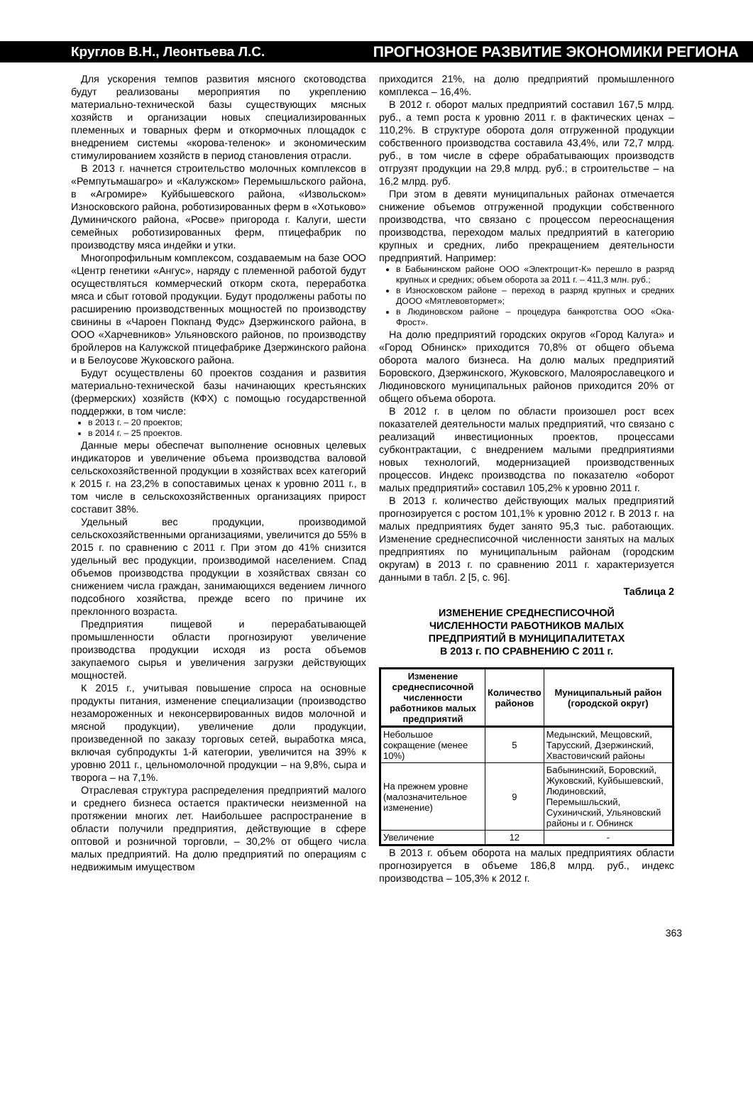Круглов В.Н., Леонтьева Л.С. ПРОГНОЗНОЕ РАЗВИТИЕ ЭКОНОМИКИ РЕГИОНА
Для ускорения темпов развития мясного скотоводства будут реализованы мероприятия по укреплению материально-технической базы существующих мясных хозяйств и организации новых специализированных племенных и товарных ферм и откормочных площадок с внедрением системы «корова-теленок» и экономическим стимулированием хозяйств в период становления отрасли.
В 2013 г. начнется строительство молочных комплексов в «Ремпутьмашагро» и «Калужском» Перемышльского района, в «Агромире» Куйбышевского района, «Извольском» Износковского района, роботизированных ферм в «Хотьково» Думиничского района, «Росве» пригорода г. Калуги, шести семейных роботизированных ферм, птицефабрик по производству мяса индейки и утки.
Многопрофильным комплексом, создаваемым на базе ООО «Центр генетики «Ангус», наряду с племенной работой будут осуществляться коммерческий откорм скота, переработка мяса и сбыт готовой продукции. Будут продолжены работы по расширению производственных мощностей по производству свинины в «Чароен Покпанд Фудс» Дзержинского района, в ООО «Харчевников» Ульяновского районов, по производству бройлеров на Калужской птицефабрике Дзержинского района и в Белоусове Жуковского района.
Будут осуществлены 60 проектов создания и развития материально-технической базы начинающих крестьянских (фермерских) хозяйств (КФХ) с помощью государственной поддержки, в том числе:
в 2013 г. – 20 проектов;
в 2014 г. – 25 проектов.
Данные меры обеспечат выполнение основных целевых индикаторов и увеличение объема производства валовой сельскохозяйственной продукции в хозяйствах всех категорий к 2015 г. на 23,2% в сопоставимых ценах к уровню 2011 г., в том числе в сельскохозяйственных организациях прирост составит 38%.
Удельный вес продукции, производимой сельскохозяйственными организациями, увеличится до 55% в 2015 г. по сравнению с 2011 г. При этом до 41% снизится удельный вес продукции, производимой населением. Спад объемов производства продукции в хозяйствах связан со снижением числа граждан, занимающихся ведением личного подсобного хозяйства, прежде всего по причине их преклонного возраста.
Предприятия пищевой и перерабатывающей промышленности области прогнозируют увеличение производства продукции исходя из роста объемов закупаемого сырья и увеличения загрузки действующих мощностей.
К 2015 г., учитывая повышение спроса на основные продукты питания, изменение специализации (производство незамороженных и неконсервированных видов молочной и мясной продукции), увеличение доли продукции, произведенной по заказу торговых сетей, выработка мяса, включая субпродукты 1-й категории, увеличится на 39% к уровню 2011 г., цельномолочной продукции – на 9,8%, сыра и творога – на 7,1%.
Отраслевая структура распределения предприятий малого и среднего бизнеса остается практически неизменной на протяжении многих лет. Наибольшее распространение в области получили предприятия, действующие в сфере оптовой и розничной торговли, – 30,2% от общего числа малых предприятий. На долю предприятий по операциям с недвижимым имуществом
приходится 21%, на долю предприятий промышленного комплекса – 16,4%.
В 2012 г. оборот малых предприятий составил 167,5 млрд. руб., а темп роста к уровню 2011 г. в фактических ценах – 110,2%. В структуре оборота доля отгруженной продукции собственного производства составила 43,4%, или 72,7 млрд. руб., в том числе в сфере обрабатывающих производств отгрузят продукции на 29,8 млрд. руб.; в строительстве – на 16,2 млрд. руб.
При этом в девяти муниципальных районах отмечается снижение объемов отгруженной продукции собственного производства, что связано с процессом переоснащения производства, переходом малых предприятий в категорию крупных и средних, либо прекращением деятельности предприятий. Например:
в Бабынинском районе ООО «Электрощит-К» перешло в разряд крупных и средних; объем оборота за 2011 г. – 411,3 млн. руб.;
в Износковском районе – переход в разряд крупных и средних ДООО «Мятлевовтормет»;
в Людиновском районе – процедура банкротства ООО «Ока-Фрост».
На долю предприятий городских округов «Город Калуга» и «Город Обнинск» приходится 70,8% от общего объема оборота малого бизнеса. На долю малых предприятий Боровского, Дзержинского, Жуковского, Малоярославецкого и Людиновского муниципальных районов приходится 20% от общего объема оборота.
В 2012 г. в целом по области произошел рост всех показателей деятельности малых предприятий, что связано с реализаций инвестиционных проектов, процессами субконтрактации, с внедрением малыми предприятиями новых технологий, модернизацией производственных процессов. Индекс производства по показателю «оборот малых предприятий» составил 105,2% к уровню 2011 г.
В 2013 г. количество действующих малых предприятий прогнозируется с ростом 101,1% к уровню 2012 г. В 2013 г. на малых предприятиях будет занято 95,3 тыс. работающих. Изменение среднесписочной численности занятых на малых предприятиях по муниципальным районам (городским округам) в 2013 г. по сравнению 2011 г. характеризуется данными в табл. 2 [5, с. 96].
Таблица 2
ИЗМЕНЕНИЕ СРЕДНЕСПИСОЧНОЙ
ЧИСЛЕННОСТИ РАБОТНИКОВ МАЛЫХ
ПРЕДПРИЯТИЙ В МУНИЦИПАЛИТЕТАХ
В 2013 г. ПО СРАВНЕНИЮ С 2011 г.
| Изменение среднесписочной численности работников малых предприятий | Количество районов | Муниципальный район (городской округ) |
| --- | --- | --- |
| Небольшое сокращение (менее 10%) | 5 | Медынский, Мещовский, Тарусский, Дзержинский, Хвастовичский районы |
| На прежнем уровне (малозначительное изменение) | 9 | Бабынинский, Боровский, Жуковский, Куйбышевский, Людиновский, Перемышльский, Сухиничский, Ульяновский районы и г. Обнинск |
| Увеличение | 12 | - |
В 2013 г. объем оборота на малых предприятиях области прогнозируется в объеме 186,8 млрд. руб., индекс производства – 105,3% к 2012 г.
363